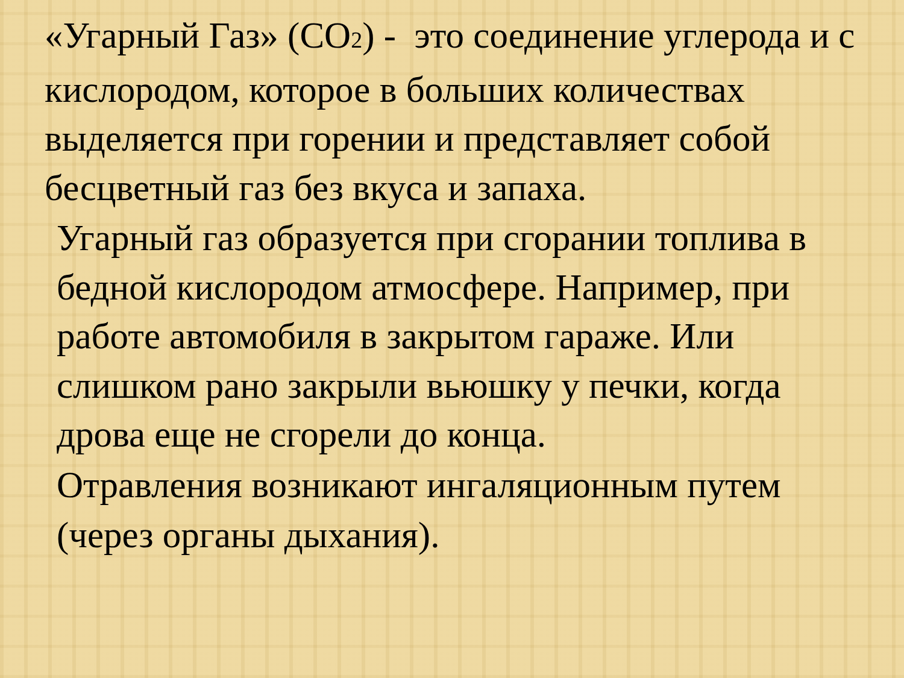«Угарный Газ» (CO<sub>2</sub>) - это соединение углерода и с кислородом, которое в больших количествах выделяется при горении и представляет собой бесцветный газ без вкуса и запаха.
Угарный газ образуется при сгорании топлива в бедной кислородом атмосфере. Например, при работе автомобиля в закрытом гараже. Или слишком рано закрыли вьюшку у печки, когда дрова еще не сгорели до конца.
Отравления возникают ингаляционным путем
(через органы дыхания).